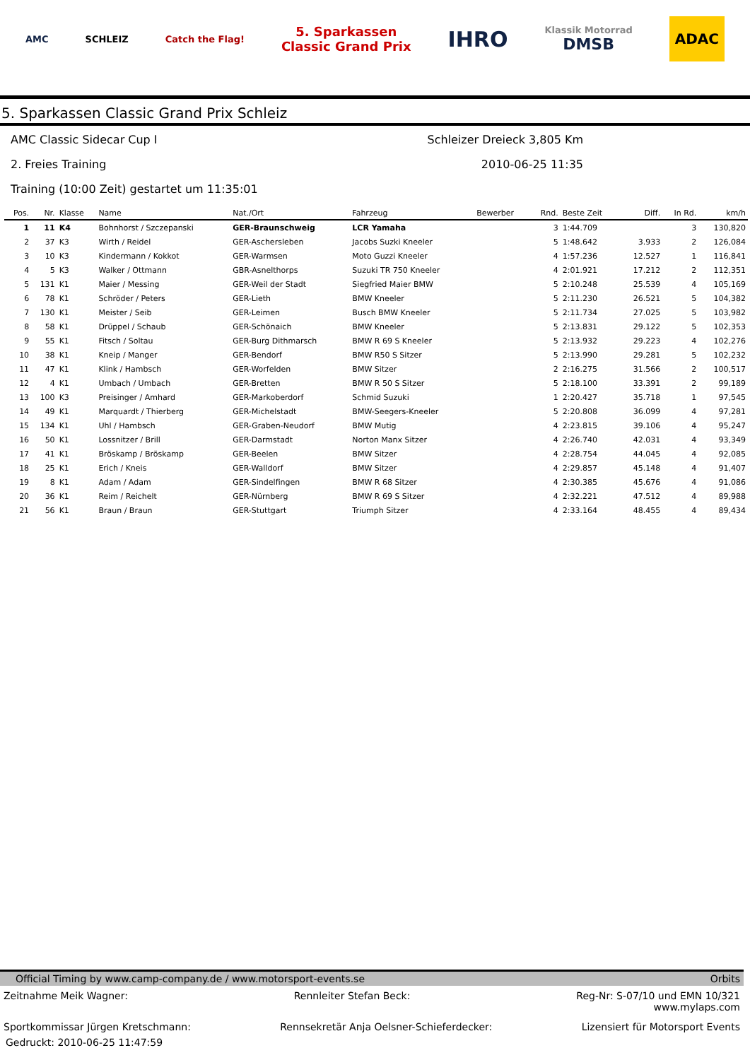AMC SCHLEIZ Catch the Flag!
5. Sparkassen
Classic Grand Prix
IHRO
Klassik Motorrad
DMSB
ADAC
5. Sparkassen Classic Grand Prix Schleiz
AMC Classic Sidecar Cup I Schleizer Dreieck 3,805 Km
2. Freies Training 2010-06-25 11:35
Training (10:00 Zeit) gestartet um 11:35:01
| Pos. | Nr. | Klasse | Name | Nat./Ort | Fahrzeug | Bewerber | Rnd. | Beste Zeit | Diff. | In Rd. | km/h |
| --- | --- | --- | --- | --- | --- | --- | --- | --- | --- | --- | --- |
| 1 | 11 | K4 | Bohnhorst / Szczepanski | GER-Braunschweig | LCR Yamaha | | 3 | 1:44.709 | | 3 | 130,820 |
| 2 | 37 | K3 | Wirth / Reidel | GER-Aschersleben | Jacobs Suzki Kneeler | | 5 | 1:48.642 | 3.933 | 2 | 126,084 |
| 3 | 10 | K3 | Kindermann / Kokkot | GER-Warmsen | Moto Guzzi Kneeler | | 4 | 1:57.236 | 12.527 | 1 | 116,841 |
| 4 | 5 | K3 | Walker / Ottmann | GBR-Asnelthorps | Suzuki TR 750 Kneeler | | 4 | 2:01.921 | 17.212 | 2 | 112,351 |
| 5 | 131 | K1 | Maier / Messing | GER-Weil der Stadt | Siegfried Maier BMW | | 5 | 2:10.248 | 25.539 | 4 | 105,169 |
| 6 | 78 | K1 | Schröder / Peters | GER-Lieth | BMW Kneeler | | 5 | 2:11.230 | 26.521 | 5 | 104,382 |
| 7 | 130 | K1 | Meister / Seib | GER-Leimen | Busch BMW Kneeler | | 5 | 2:11.734 | 27.025 | 5 | 103,982 |
| 8 | 58 | K1 | Drüppel / Schaub | GER-Schönaich | BMW Kneeler | | 5 | 2:13.831 | 29.122 | 5 | 102,353 |
| 9 | 55 | K1 | Fitsch / Soltau | GER-Burg Dithmarsch | BMW R 69 S Kneeler | | 5 | 2:13.932 | 29.223 | 4 | 102,276 |
| 10 | 38 | K1 | Kneip / Manger | GER-Bendorf | BMW R50 S Sitzer | | 5 | 2:13.990 | 29.281 | 5 | 102,232 |
| 11 | 47 | K1 | Klink / Hambsch | GER-Worfelden | BMW Sitzer | | 2 | 2:16.275 | 31.566 | 2 | 100,517 |
| 12 | 4 | K1 | Umbach / Umbach | GER-Bretten | BMW R 50 S Sitzer | | 5 | 2:18.100 | 33.391 | 2 | 99,189 |
| 13 | 100 | K3 | Preisinger / Amhard | GER-Markoberdorf | Schmid Suzuki | | 1 | 2:20.427 | 35.718 | 1 | 97,545 |
| 14 | 49 | K1 | Marquardt / Thierberg | GER-Michelstadt | BMW-Seegers-Kneeler | | 5 | 2:20.808 | 36.099 | 4 | 97,281 |
| 15 | 134 | K1 | Uhl / Hambsch | GER-Graben-Neudorf | BMW Mutig | | 4 | 2:23.815 | 39.106 | 4 | 95,247 |
| 16 | 50 | K1 | Lossnitzer / Brill | GER-Darmstadt | Norton Manx Sitzer | | 4 | 2:26.740 | 42.031 | 4 | 93,349 |
| 17 | 41 | K1 | Bröskamp / Bröskamp | GER-Beelen | BMW Sitzer | | 4 | 2:28.754 | 44.045 | 4 | 92,085 |
| 18 | 25 | K1 | Erich / Kneis | GER-Walldorf | BMW Sitzer | | 4 | 2:29.857 | 45.148 | 4 | 91,407 |
| 19 | 8 | K1 | Adam / Adam | GER-Sindelfingen | BMW R 68 Sitzer | | 4 | 2:30.385 | 45.676 | 4 | 91,086 |
| 20 | 36 | K1 | Reim / Reichelt | GER-Nürnberg | BMW R 69 S Sitzer | | 4 | 2:32.221 | 47.512 | 4 | 89,988 |
| 21 | 56 | K1 | Braun / Braun | GER-Stuttgart | Triumph Sitzer | | 4 | 2:33.164 | 48.455 | 4 | 89,434 |
Official Timing by www.camp-company.de / www.motorsport-events.se Orbits
Zeitnahme Meik Wagner: Rennleiter Stefan Beck: Reg-Nr: S-07/10 und EMN 10/321
www.mylaps.com
Sportkommissar Jürgen Kretschmann: Rennsekretär Anja Oelsner-Schieferdecker: Lizensiert für Motorsport Events
Gedruckt: 2010-06-25 11:47:59